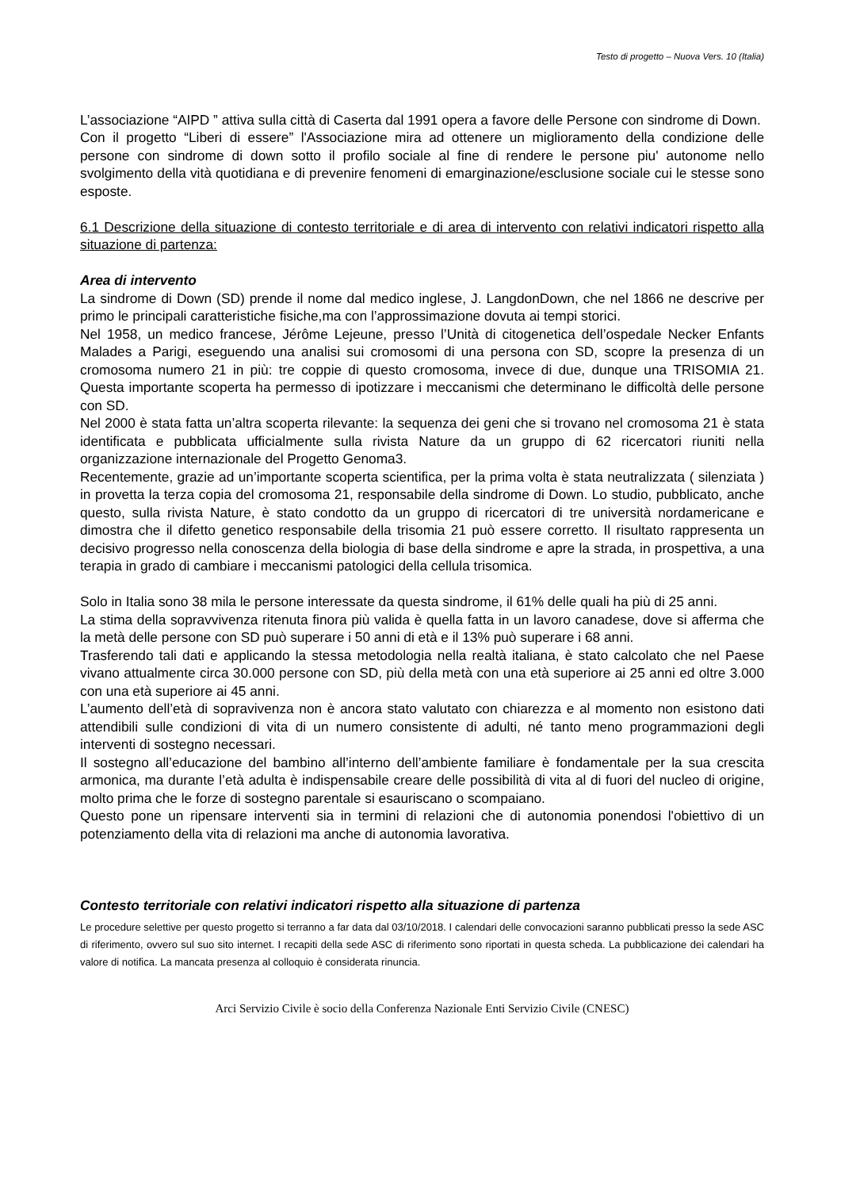Testo di progetto – Nuova Vers. 10 (Italia)
L’associazione “AIPD ” attiva sulla città di Caserta dal 1991 opera a favore delle Persone con sindrome di Down.
Con il progetto “Liberi di essere” l'Associazione mira ad ottenere un miglioramento della condizione delle persone con sindrome di down sotto il profilo sociale al fine di rendere le persone piu' autonome nello svolgimento della vità quotidiana e di prevenire fenomeni di emarginazione/esclusione sociale cui le stesse sono esposte.
6.1 Descrizione della situazione di contesto territoriale e di area di intervento con relativi indicatori rispetto alla situazione di partenza:
Area di intervento
La sindrome di Down (SD) prende il nome dal medico inglese, J. LangdonDown, che nel 1866 ne descrive per primo le principali caratteristiche fisiche,ma con l’approssimazione dovuta ai tempi storici.
Nel 1958, un medico francese, Jérôme Lejeune, presso l’Unità di citogenetica dell’ospedale Necker Enfants Malades a Parigi, eseguendo una analisi sui cromosomi di una persona con SD, scopre la presenza di un cromosoma numero 21 in più: tre coppie di questo cromosoma, invece di due, dunque una TRISOMIA 21. Questa importante scoperta ha permesso di ipotizzare i meccanismi che determinano le difficoltà delle persone con SD.
Nel 2000 è stata fatta un’altra scoperta rilevante: la sequenza dei geni che si trovano nel cromosoma 21 è stata identificata e pubblicata ufficialmente sulla rivista Nature da un gruppo di 62 ricercatori riuniti nella organizzazione internazionale del Progetto Genoma3.
Recentemente, grazie ad un’importante scoperta scientifica, per la prima volta è stata neutralizzata ( silenziata ) in provetta la terza copia del cromosoma 21, responsabile della sindrome di Down. Lo studio, pubblicato, anche questo, sulla rivista Nature, è stato condotto da un gruppo di ricercatori di tre università nordamericane e dimostra che il difetto genetico responsabile della trisomia 21 può essere corretto. Il risultato rappresenta un decisivo progresso nella conoscenza della biologia di base della sindrome e apre la strada, in prospettiva, a una terapia in grado di cambiare i meccanismi patologici della cellula trisomica.
Solo in Italia sono 38 mila le persone interessate da questa sindrome, il 61% delle quali ha più di 25 anni.
La stima della sopravvivenza ritenuta finora più valida è quella fatta in un lavoro canadese, dove si afferma che la metà delle persone con SD può superare i 50 anni di età e il 13% può superare i 68 anni.
Trasferendo tali dati e applicando la stessa metodologia nella realtà italiana, è stato calcolato che nel Paese vivano attualmente circa 30.000 persone con SD, più della metà con una età superiore ai 25 anni ed oltre 3.000 con una età superiore ai 45 anni.
L’aumento dell’età di sopravivenza non è ancora stato valutato con chiarezza e al momento non esistono dati attendibili sulle condizioni di vita di un numero consistente di adulti, né tanto meno programmazioni degli interventi di sostegno necessari.
Il sostegno all’educazione del bambino all’interno dell’ambiente familiare è fondamentale per la sua crescita armonica, ma durante l’età adulta è indispensabile creare delle possibilità di vita al di fuori del nucleo di origine, molto prima che le forze di sostegno parentale si esauriscano o scompaiano.
Questo pone un ripensare interventi sia in termini di relazioni che di autonomia ponendosi l'obiettivo di un potenziamento della vita di relazioni ma anche di autonomia lavorativa.
Contesto territoriale con relativi indicatori rispetto alla situazione di partenza
Le procedure selettive per questo progetto si terranno a far data dal 03/10/2018. I calendari delle convocazioni saranno pubblicati presso la sede ASC di riferimento, ovvero sul suo sito internet. I recapiti della sede ASC di riferimento sono riportati in questa scheda. La pubblicazione dei calendari ha valore di notifica. La mancata presenza al colloquio è considerata rinuncia.
Arci Servizio Civile è socio della Conferenza Nazionale Enti Servizio Civile (CNESC)